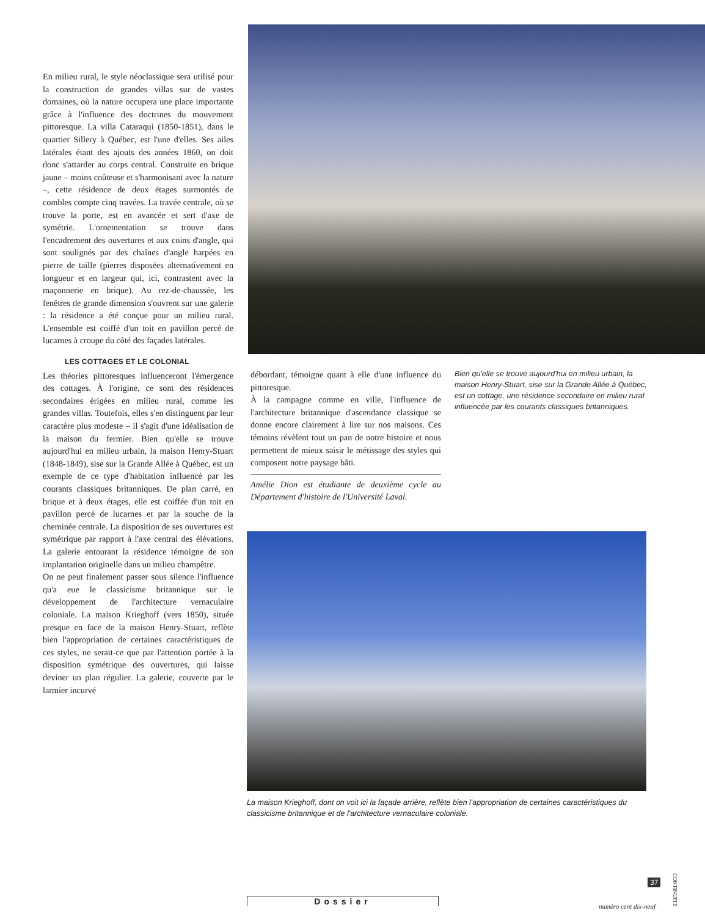En milieu rural, le style néoclassique sera utilisé pour la construction de grandes villas sur de vastes domaines, où la nature occupera une place importante grâce à l'influence des doctrines du mouvement pittoresque. La villa Cataraqui (1850-1851), dans le quartier Sillery à Québec, est l'une d'elles. Ses ailes latérales étant des ajouts des années 1860, on doit donc s'attarder au corps central. Construite en brique jaune – moins coûteuse et s'harmonisant avec la nature –, cette résidence de deux étages surmontés de combles compte cinq travées. La travée centrale, où se trouve la porte, est en avancée et sert d'axe de symétrie. L'ornementation se trouve dans l'encadrement des ouvertures et aux coins d'angle, qui sont soulignés par des chaînes d'angle harpées en pierre de taille (pierres disposées alternativement en longueur et en largeur qui, ici, contrastent avec la maçonnerie en brique). Au rez-de-chaussée, les fenêtres de grande dimension s'ouvrent sur une galerie : la résidence a été conçue pour un milieu rural. L'ensemble est coiffé d'un toit en pavillon percé de lucarnes à croupe du côté des façades latérales.
LES COTTAGES ET LE COLONIAL
Les théories pittoresques influenceront l'émergence des cottages. À l'origine, ce sont des résidences secondaires érigées en milieu rural, comme les grandes villas. Toutefois, elles s'en distinguent par leur caractère plus modeste – il s'agit d'une idéalisation de la maison du fermier. Bien qu'elle se trouve aujourd'hui en milieu urbain, la maison Henry-Stuart (1848-1849), sise sur la Grande Allée à Québec, est un exemple de ce type d'habitation influencé par les courants classiques britanniques. De plan carré, en brique et à deux étages, elle est coiffée d'un toit en pavillon percé de lucarnes et par la souche de la cheminée centrale. La disposition de ses ouvertures est symétrique par rapport à l'axe central des élévations. La galerie entourant la résidence témoigne de son implantation originelle dans un milieu champêtre.
On ne peut finalement passer sous silence l'influence qu'a eue le classicisme britannique sur le développement de l'architecture vernaculaire coloniale. La maison Krieghoff (vers 1850), située presque en face de la maison Henry-Stuart, reflète bien l'appropriation de certaines caractéristiques de ces styles, ne serait-ce que par l'attention portée à la disposition symétrique des ouvertures, qui laisse deviner un plan régulier. La galerie, couverte par le larmier incurvé
débordant, témoigne quant à elle d'une influence du pittoresque.
À la campagne comme en ville, l'influence de l'architecture britannique d'ascendance classique se donne encore clairement à lire sur nos maisons. Ces témoins révèlent tout un pan de notre histoire et nous permettent de mieux saisir le métissage des styles qui composent notre paysage bâti.
Amélie Dion est étudiante de deuxième cycle au Département d'histoire de l'Université Laval.
Bien qu'elle se trouve aujourd'hui en milieu urbain, la maison Henry-Stuart, sise sur la Grande Allée à Québec, est un cottage, une résidence secondaire en milieu rural influencée par les courants classiques britanniques.
La maison Krieghoff, dont on voit ici la façade arrière, reflète bien l'appropriation de certaines caractéristiques du classicisme britannique et de l'architecture vernaculaire coloniale.
37
CONTINUITÉ
Dossier
numéro cent dix-neuf